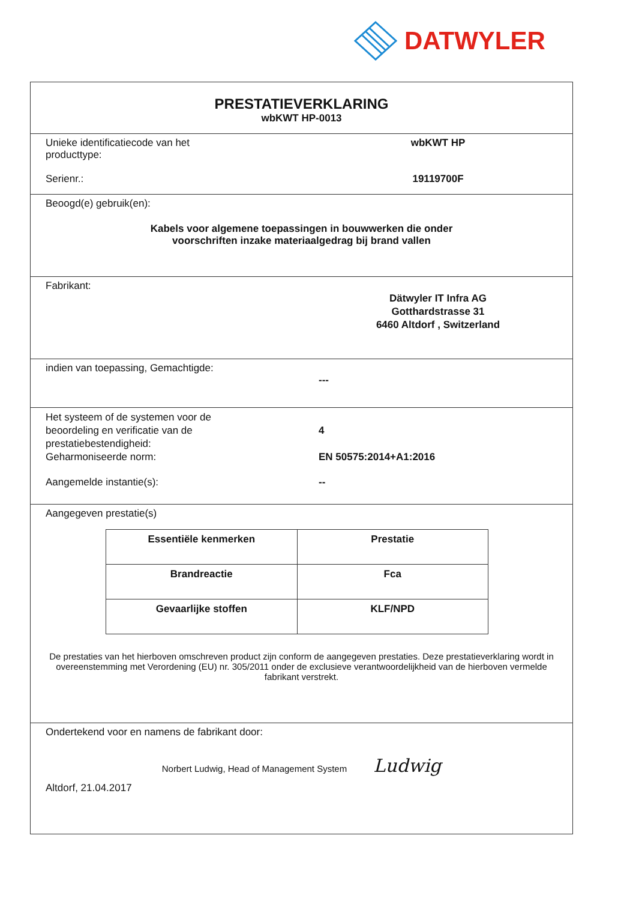DATWYLER
PRESTATIEVERKLARING
wbKWT HP-0013
Unieke identificatiecode van het
producttype:
wbKWT HP
Serienr.: 19119700F
Beoogd(e) gebruik(en):
Kabels voor algemene toepassingen in bouwwerken die onder
voorschriften inzake materiaalgedrag bij brand vallen
Fabrikant:
Dätwyler IT Infra AG
Gotthardstrasse 31
6460 Altdorf , Switzerland
indien van toepassing, Gemachtigde:
---
Het systeem of de systemen voor de
beoordeling en verificatie van de
prestatiebestendigheid:
Geharmoniseerde norm:
4
EN 50575:2014+A1:2016
Aangemelde instantie(s): --
Aangegeven prestatie(s)
| Essentiële kenmerken | Prestatie |
| --- | --- |
| Brandreactie | Fca |
| Gevaarlijke stoffen | KLF/NPD |
De prestaties van het hierboven omschreven product zijn conform de aangegeven prestaties. Deze prestatieverklaring wordt in overeenstemming met Verordening (EU) nr. 305/2011 onder de exclusieve verantwoordelijkheid van de hierboven vermelde fabrikant verstrekt.
Ondertekend voor en namens de fabrikant door:
Norbert Ludwig, Head of Management System Ludwig
Altdorf, 21.04.2017